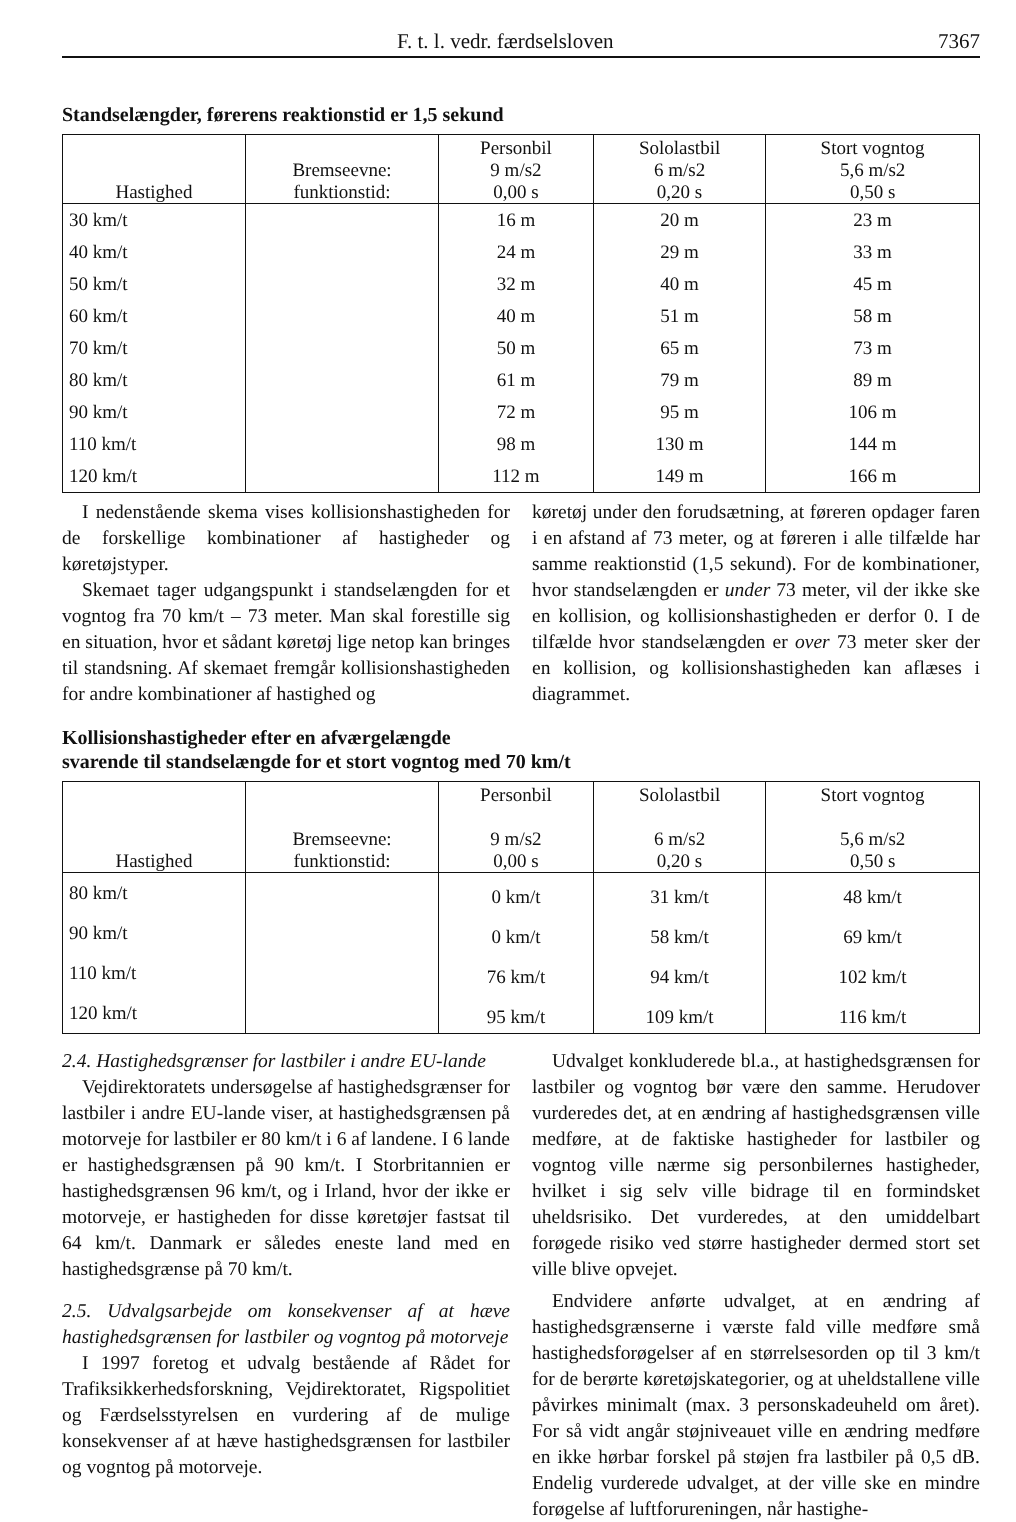F. t. l. vedr. færdselsloven 7367
Standselængder, førerens reaktionstid er 1,5 sekund
| Hastighed | Bremseevne: funktionstid: | Personbil 9 m/s2 0,00 s | Sololastbil 6 m/s2 0,20 s | Stort vogntog 5,6 m/s2 0,50 s |
| --- | --- | --- | --- | --- |
| 30 km/t | | 16 m | 20 m | 23 m |
| 40 km/t | | 24 m | 29 m | 33 m |
| 50 km/t | | 32 m | 40 m | 45 m |
| 60 km/t | | 40 m | 51 m | 58 m |
| 70 km/t | | 50 m | 65 m | 73 m |
| 80 km/t | | 61 m | 79 m | 89 m |
| 90 km/t | | 72 m | 95 m | 106 m |
| 110 km/t | | 98 m | 130 m | 144 m |
| 120 km/t | | 112 m | 149 m | 166 m |
I nedenstående skema vises kollisionshastigheden for de forskellige kombinationer af hastigheder og køretøjstyper.
Skemaet tager udgangspunkt i standselængden for et vogntog fra 70 km/t – 73 meter. Man skal forestille sig en situation, hvor et sådant køretøj lige netop kan bringes til standsning. Af skemaet fremgår kollisionshastigheden for andre kombinationer af hastighed og
køretøj under den forudsætning, at føreren opdager faren i en afstand af 73 meter, og at føreren i alle tilfælde har samme reaktionstid (1,5 sekund). For de kombinationer, hvor standselængden er under 73 meter, vil der ikke ske en kollision, og kollisionshastigheden er derfor 0. I de tilfælde hvor standselængden er over 73 meter sker der en kollision, og kollisionshastigheden kan aflæses i diagrammet.
Kollisionshastigheder efter en afværgelængde
svarende til standselængde for et stort vogntog med 70 km/t
| Hastighed | Bremseevne: funktionstid: | Personbil 9 m/s2 0,00 s | Sololastbil 6 m/s2 0,20 s | Stort vogntog 5,6 m/s2 0,50 s |
| --- | --- | --- | --- | --- |
| 80 km/t | | 0 km/t | 31 km/t | 48 km/t |
| 90 km/t | | 0 km/t | 58 km/t | 69 km/t |
| 110 km/t | | 76 km/t | 94 km/t | 102 km/t |
| 120 km/t | | 95 km/t | 109 km/t | 116 km/t |
2.4. Hastighedsgrænser for lastbiler i andre EU-lande
Vejdirektoratets undersøgelse af hastighedsgrænser for lastbiler i andre EU-lande viser, at hastighedsgrænsen på motorveje for lastbiler er 80 km/t i 6 af landene. I 6 lande er hastighedsgrænsen på 90 km/t. I Storbritannien er hastighedsgrænsen 96 km/t, og i Irland, hvor der ikke er motorveje, er hastigheden for disse køretøjer fastsat til 64 km/t. Danmark er således eneste land med en hastighedsgrænse på 70 km/t.
2.5. Udvalgsarbejde om konsekvenser af at hæve hastighedsgrænsen for lastbiler og vogntog på motorveje
I 1997 foretog et udvalg bestående af Rådet for Trafiksikkerhedsforskning, Vejdirektoratet, Rigspolitiet og Færdselsstyrelsen en vurdering af de mulige konsekvenser af at hæve hastighedsgrænsen for lastbiler og vogntog på motorveje.
Udvalget konkluderede bl.a., at hastighedsgrænsen for lastbiler og vogntog bør være den samme. Herudover vurderedes det, at en ændring af hastighedsgrænsen ville medføre, at de faktiske hastigheder for lastbiler og vogntog ville nærme sig personbilernes hastigheder, hvilket i sig selv ville bidrage til en formindsket uheldsrisiko. Det vurderedes, at den umiddelbart forøgede risiko ved større hastigheder dermed stort set ville blive opvejet.
Endvidere anførte udvalget, at en ændring af hastighedsgrænserne i værste fald ville medføre små hastighedsforøgelser af en størrelsesorden op til 3 km/t for de berørte køretøjskategorier, og at uheldstallene ville påvirkes minimalt (max. 3 personskadeuheld om året). For så vidt angår støjniveauet ville en ændring medføre en ikke hørbar forskel på støjen fra lastbiler på 0,5 dB. Endelig vurderede udvalget, at der ville ske en mindre forøgelse af luftforureningen, når hastighe-